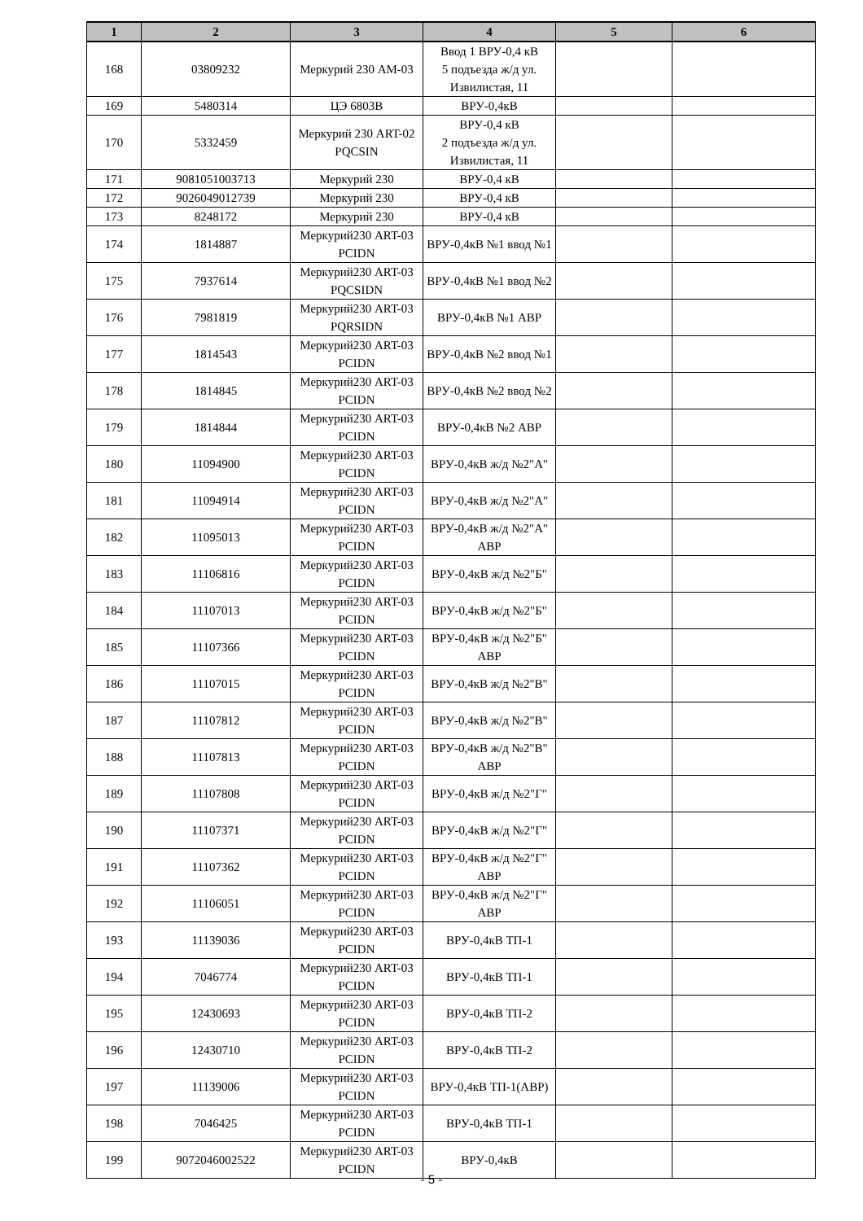| 1 | 2 | 3 | 4 | 5 | 6 |
| --- | --- | --- | --- | --- | --- |
| 168 | 03809232 | Меркурий 230 АМ-03 | Ввод 1 ВРУ-0,4 кВ 5 подъезда ж/д ул. Извилистая, 11 | | |
| 169 | 5480314 | ЦЭ 6803В | ВРУ-0,4кВ | | |
| 170 | 5332459 | Меркурий 230 ART-02 PQCSIN | ВРУ-0,4 кВ 2 подъезда ж/д ул. Извилистая, 11 | | |
| 171 | 9081051003713 | Меркурий 230 | ВРУ-0,4 кВ | | |
| 172 | 9026049012739 | Меркурий 230 | ВРУ-0,4 кВ | | |
| 173 | 8248172 | Меркурий 230 | ВРУ-0,4 кВ | | |
| 174 | 1814887 | Меркурий230 ART-03 PCIDN | ВРУ-0,4кВ №1 ввод №1 | | |
| 175 | 7937614 | Меркурий230 ART-03 PQCSIDN | ВРУ-0,4кВ №1 ввод №2 | | |
| 176 | 7981819 | Меркурий230 ART-03 PQRSIDN | ВРУ-0,4кВ №1 АВР | | |
| 177 | 1814543 | Меркурий230 ART-03 PCIDN | ВРУ-0,4кВ №2 ввод №1 | | |
| 178 | 1814845 | Меркурий230 ART-03 PCIDN | ВРУ-0,4кВ №2 ввод №2 | | |
| 179 | 1814844 | Меркурий230 ART-03 PCIDN | ВРУ-0,4кВ №2 АВР | | |
| 180 | 11094900 | Меркурий230 ART-03 PCIDN | ВРУ-0,4кВ ж/д №2"А" | | |
| 181 | 11094914 | Меркурий230 ART-03 PCIDN | ВРУ-0,4кВ ж/д №2"А" | | |
| 182 | 11095013 | Меркурий230 ART-03 PCIDN | ВРУ-0,4кВ ж/д №2"А" АВР | | |
| 183 | 11106816 | Меркурий230 ART-03 PCIDN | ВРУ-0,4кВ ж/д №2"Б" | | |
| 184 | 11107013 | Меркурий230 ART-03 PCIDN | ВРУ-0,4кВ ж/д №2"Б" | | |
| 185 | 11107366 | Меркурий230 ART-03 PCIDN | ВРУ-0,4кВ ж/д №2"Б" АВР | | |
| 186 | 11107015 | Меркурий230 ART-03 PCIDN | ВРУ-0,4кВ ж/д №2"В" | | |
| 187 | 11107812 | Меркурий230 ART-03 PCIDN | ВРУ-0,4кВ ж/д №2"В" | | |
| 188 | 11107813 | Меркурий230 ART-03 PCIDN | ВРУ-0,4кВ ж/д №2"В" АВР | | |
| 189 | 11107808 | Меркурий230 ART-03 PCIDN | ВРУ-0,4кВ ж/д №2"Г" | | |
| 190 | 11107371 | Меркурий230 ART-03 PCIDN | ВРУ-0,4кВ ж/д №2"Г" | | |
| 191 | 11107362 | Меркурий230 ART-03 PCIDN | ВРУ-0,4кВ ж/д №2"Г" АВР | | |
| 192 | 11106051 | Меркурий230 ART-03 PCIDN | ВРУ-0,4кВ ж/д №2"Г" АВР | | |
| 193 | 11139036 | Меркурий230 ART-03 PCIDN | ВРУ-0,4кВ ТП-1 | | |
| 194 | 7046774 | Меркурий230 ART-03 PCIDN | ВРУ-0,4кВ ТП-1 | | |
| 195 | 12430693 | Меркурий230 ART-03 PCIDN | ВРУ-0,4кВ ТП-2 | | |
| 196 | 12430710 | Меркурий230 ART-03 PCIDN | ВРУ-0,4кВ ТП-2 | | |
| 197 | 11139006 | Меркурий230 ART-03 PCIDN | ВРУ-0,4кВ ТП-1(АВР) | | |
| 198 | 7046425 | Меркурий230 ART-03 PCIDN | ВРУ-0,4кВ ТП-1 | | |
| 199 | 9072046002522 | Меркурий230 ART-03 PCIDN | ВРУ-0,4кВ | | |
- 5 -